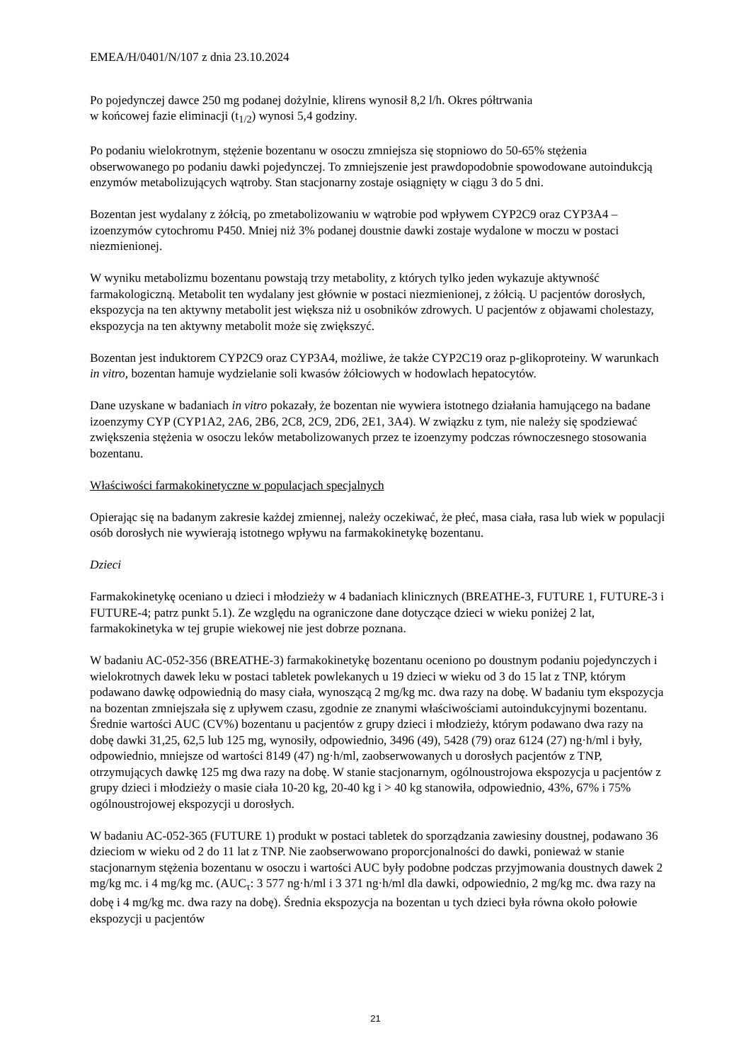EMEA/H/0401/N/107 z dnia 23.10.2024
Po pojedynczej dawce 250 mg podanej dożylnie, klirens wynosił 8,2 l/h. Okres półtrwania
w końcowej fazie eliminacji (t<sub>1/2</sub>) wynosi 5,4 godziny.
Po podaniu wielokrotnym, stężenie bozentanu w osoczu zmniejsza się stopniowo do 50-65% stężenia obserwowanego po podaniu dawki pojedynczej. To zmniejszenie jest prawdopodobnie spowodowane autoindukcją enzymów metabolizujących wątroby. Stan stacjonarny zostaje osiągnięty w ciągu 3 do 5 dni.
Bozentan jest wydalany z żółcią, po zmetabolizowaniu w wątrobie pod wpływem CYP2C9 oraz CYP3A4 – izoenzymów cytochromu P450. Mniej niż 3% podanej doustnie dawki zostaje wydalone w moczu w postaci niezmienionej.
W wyniku metabolizmu bozentanu powstają trzy metabolity, z których tylko jeden wykazuje aktywność farmakologiczną. Metabolit ten wydalany jest głównie w postaci niezmienionej, z żółcią. U pacjentów dorosłych, ekspozycja na ten aktywny metabolit jest większa niż u osobników zdrowych. U pacjentów z objawami cholestazy, ekspozycja na ten aktywny metabolit może się zwiększyć.
Bozentan jest induktorem CYP2C9 oraz CYP3A4, możliwe, że także CYP2C19 oraz p-glikoproteiny. W warunkach in vitro, bozentan hamuje wydzielanie soli kwasów żółciowych w hodowlach hepatocytów.
Dane uzyskane w badaniach in vitro pokazały, że bozentan nie wywiera istotnego działania hamującego na badane izoenzymy CYP (CYP1A2, 2A6, 2B6, 2C8, 2C9, 2D6, 2E1, 3A4). W związku z tym, nie należy się spodziewać zwiększenia stężenia w osoczu leków metabolizowanych przez te izoenzymy podczas równoczesnego stosowania bozentanu.
Właściwości farmakokinetyczne w populacjach specjalnych
Opierając się na badanym zakresie każdej zmiennej, należy oczekiwać, że płeć, masa ciała, rasa lub wiek w populacji osób dorosłych nie wywierają istotnego wpływu na farmakokinetykę bozentanu.
Dzieci
Farmakokinetykę oceniano u dzieci i młodzieży w 4 badaniach klinicznych (BREATHE-3, FUTURE 1, FUTURE-3 i FUTURE-4; patrz punkt 5.1). Ze względu na ograniczone dane dotyczące dzieci w wieku poniżej 2 lat, farmakokinetyka w tej grupie wiekowej nie jest dobrze poznana.
W badaniu AC-052-356 (BREATHE-3) farmakokinetykę bozentanu oceniono po doustnym podaniu pojedynczych i wielokrotnych dawek leku w postaci tabletek powlekanych u 19 dzieci w wieku od 3 do 15 lat z TNP, którym podawano dawkę odpowiednią do masy ciała, wynoszącą 2 mg/kg mc. dwa razy na dobę. W badaniu tym ekspozycja na bozentan zmniejszała się z upływem czasu, zgodnie ze znanymi właściwościami autoindukcyjnymi bozentanu. Średnie wartości AUC (CV%) bozentanu u pacjentów z grupy dzieci i młodzieży, którym podawano dwa razy na dobę dawki 31,25, 62,5 lub 125 mg, wynosiły, odpowiednio, 3496 (49), 5428 (79) oraz 6124 (27) ng·h/ml i były, odpowiednio, mniejsze od wartości 8149 (47) ng·h/ml, zaobserwowanych u dorosłych pacjentów z TNP, otrzymujących dawkę 125 mg dwa razy na dobę. W stanie stacjonarnym, ogólnoustrojowa ekspozycja u pacjentów z grupy dzieci i młodzieży o masie ciała 10-20 kg, 20-40 kg i > 40 kg stanowiła, odpowiednio, 43%, 67% i 75% ogólnoustrojowej ekspozycji u dorosłych.
W badaniu AC-052-365 (FUTURE 1) produkt w postaci tabletek do sporządzania zawiesiny doustnej, podawano 36 dzieciom w wieku od 2 do 11 lat z TNP. Nie zaobserwowano proporcjonalności do dawki, ponieważ w stanie stacjonarnym stężenia bozentanu w osoczu i wartości AUC były podobne podczas przyjmowania doustnych dawek 2 mg/kg mc. i 4 mg/kg mc. (AUC<sub>τ</sub>: 3 577 ng·h/ml i 3 371 ng·h/ml dla dawki, odpowiednio, 2 mg/kg mc. dwa razy na dobę i 4 mg/kg mc. dwa razy na dobę). Średnia ekspozycja na bozentan u tych dzieci była równa około połowie ekspozycji u pacjentów
21